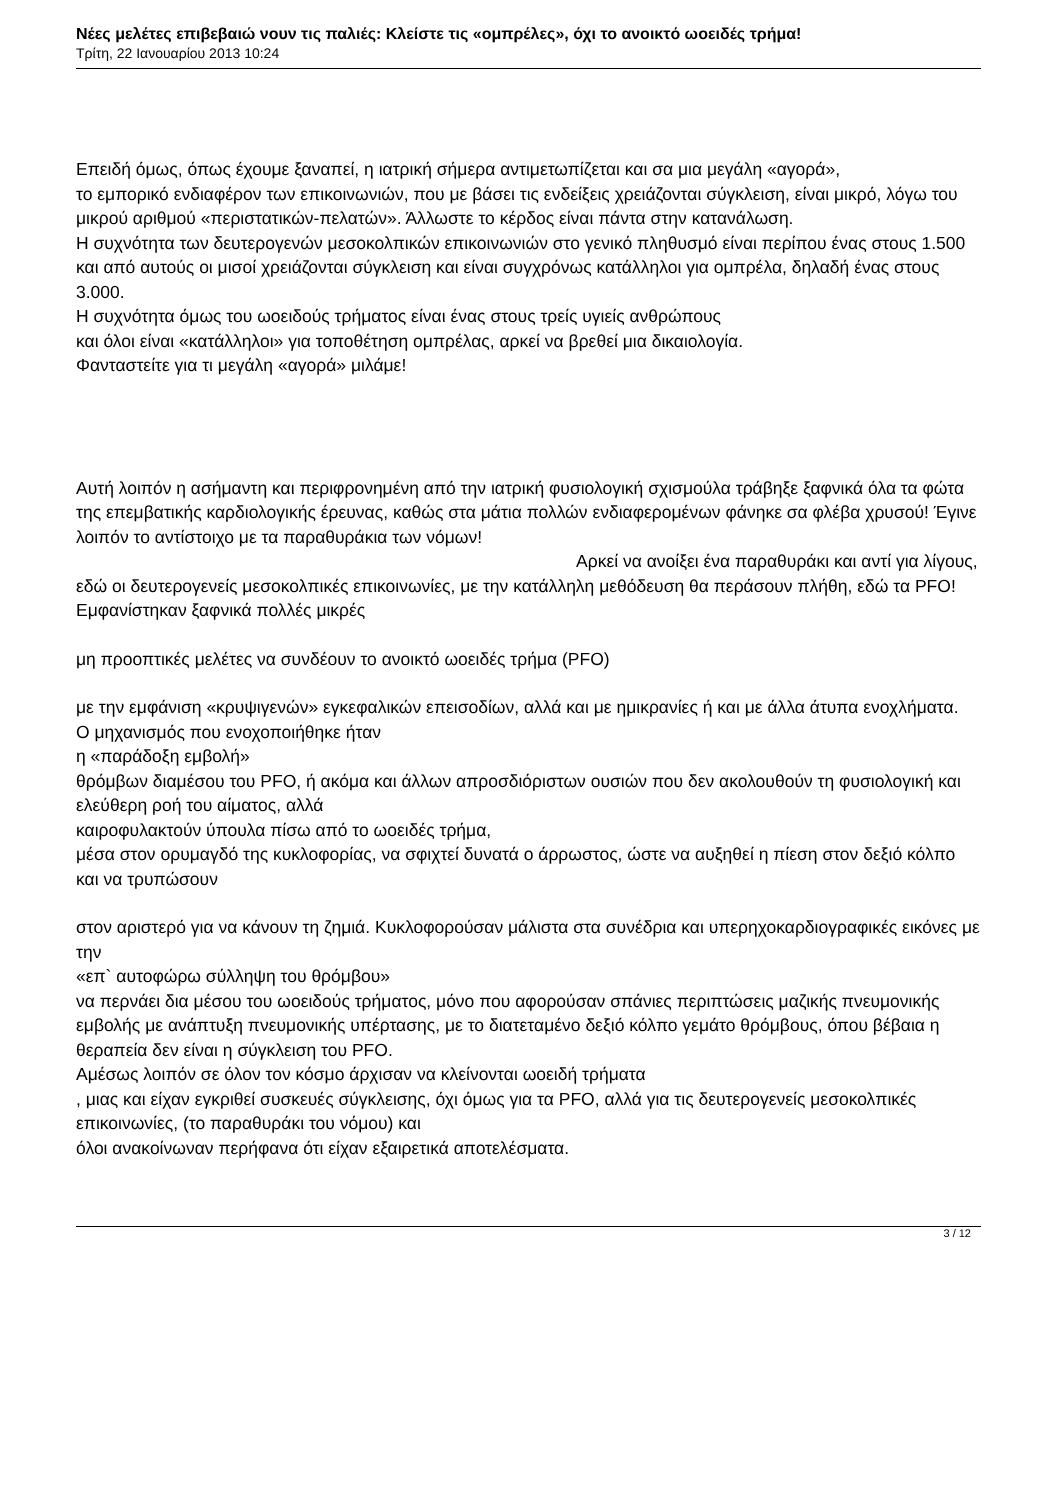Νέες μελέτες επιβεβαιώ νουν τις παλιές: Κλείστε τις «ομπρέλες», όχι το ανοικτό ωοειδές τρήμα!
Τρίτη, 22 Ιανουαρίου 2013 10:24
Επειδή όμως, όπως έχουμε ξαναπεί, η ιατρική σήμερα αντιμετωπίζεται και σα μια μεγάλη «αγορά»,
το εμπορικό ενδιαφέρον των επικοινωνιών, που με βάσει τις ενδείξεις χρειάζονται σύγκλειση, είναι μικρό, λόγω του μικρού αριθμού «περιστατικών-πελατών». Άλλωστε το κέρδος είναι πάντα στην κατανάλωση.
Η συχνότητα των δευτερογενών μεσοκολπικών επικοινωνιών στο γενικό πληθυσμό είναι περίπου ένας στους 1.500
και από αυτούς οι μισοί χρειάζονται σύγκλειση και είναι συγχρόνως κατάλληλοι για ομπρέλα, δηλαδή ένας στους 3.000.
Η συχνότητα όμως του ωοειδούς τρήματος είναι ένας στους τρείς υγιείς ανθρώπους
και όλοι είναι «κατάλληλοι» για τοποθέτηση ομπρέλας, αρκεί να βρεθεί μια δικαιολογία.
Φανταστείτε για τι μεγάλη «αγορά» μιλάμε!
Αυτή λοιπόν η ασήμαντη και περιφρονημένη από την ιατρική φυσιολογική σχισμούλα τράβηξε ξαφνικά όλα τα φώτα της επεμβατικής καρδιολογικής έρευνας, καθώς στα μάτια πολλών ενδιαφερομένων φάνηκε σα φλέβα χρυσού! Έγινε λοιπόν το αντίστοιχο με τα παραθυράκια των νόμων! Αρκεί να ανοίξει ένα παραθυράκι και αντί για λίγους, εδώ οι δευτερογενείς μεσοκολπικές επικοινωνίες, με την κατάλληλη μεθόδευση θα περάσουν πλήθη, εδώ τα PFO!
Εμφανίστηκαν ξαφνικά πολλές μικρές
μη προοπτικές μελέτες να συνδέουν το ανοικτό ωοειδές τρήμα (PFO)
με την εμφάνιση «κρυψιγενών» εγκεφαλικών επεισοδίων, αλλά και με ημικρανίες ή και με άλλα άτυπα ενοχλήματα.
Ο μηχανισμός που ενοχοποιήθηκε ήταν
η «παράδοξη εμβολή»
θρόμβων διαμέσου του PFO, ή ακόμα και άλλων απροσδιόριστων ουσιών που δεν ακολουθούν τη φυσιολογική και ελεύθερη ροή του αίματος, αλλά
καιροφυλακτούν ύπουλα πίσω από το ωοειδές τρήμα,
μέσα στον ορυμαγδό της κυκλοφορίας, να σφιχτεί δυνατά ο άρρωστος, ώστε να αυξηθεί η πίεση στον δεξιό κόλπο και να τρυπώσουν
στον αριστερό για να κάνουν τη ζημιά. Κυκλοφορούσαν μάλιστα στα συνέδρια και υπερηχοκαρδιογραφικές εικόνες με την
«επ` αυτοφώρω σύλληψη του θρόμβου»
να περνάει δια μέσου του ωοειδούς τρήματος, μόνο που αφορούσαν σπάνιες περιπτώσεις μαζικής πνευμονικής εμβολής με ανάπτυξη πνευμονικής υπέρτασης, με το διατεταμένο δεξιό κόλπο γεμάτο θρόμβους, όπου βέβαια η θεραπεία δεν είναι η σύγκλειση του PFO.
Αμέσως λοιπόν σε όλον τον κόσμο άρχισαν να κλείνονται ωοειδή τρήματα
, μιας και είχαν εγκριθεί συσκευές σύγκλεισης, όχι όμως για τα PFO, αλλά για τις δευτερογενείς μεσοκολπικές επικοινωνίες, (το παραθυράκι του νόμου) και
όλοι ανακοίνωναν περήφανα ότι είχαν εξαιρετικά αποτελέσματα.
3 / 12